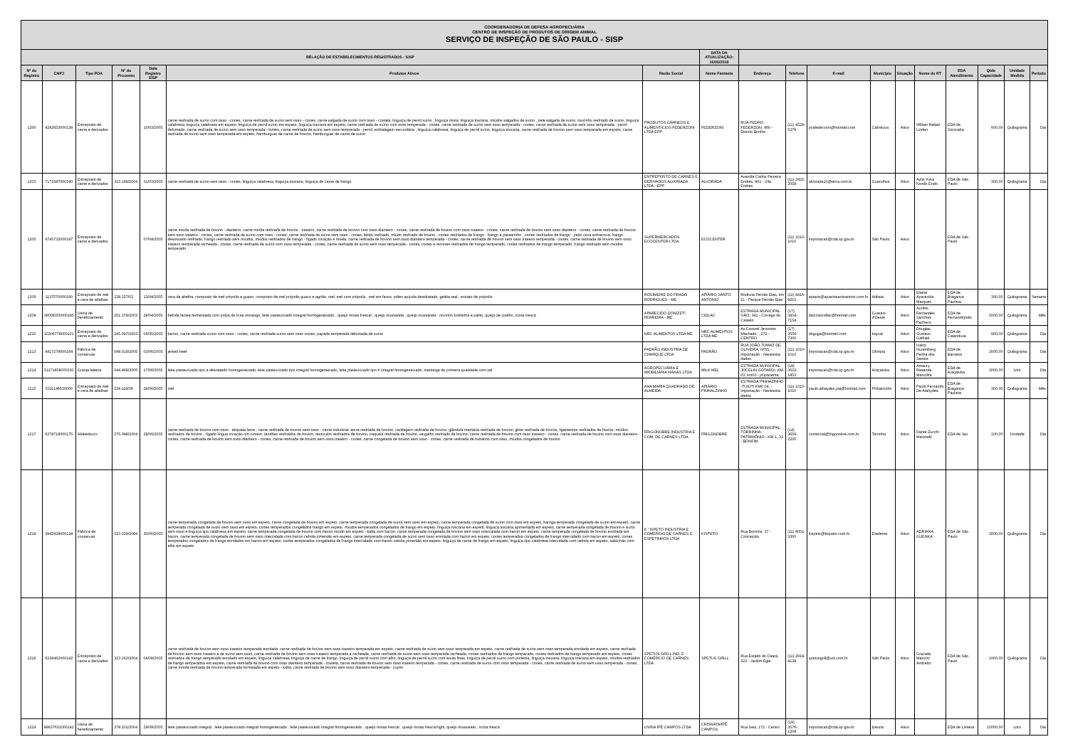| COORDENADORIA DE DEFESA AGROPECUÁRIA CENTRO DE INSPEÇÃO DE PRODUTOS DE ORIGEM ANIMAL SERVIÇO DE INSPEÇÃO DE SÃO PAULO - SISP | | | | | | | | | | | | | | | | | |
| RELAÇÃO DE ESTABELECIMENTOS REGISTRADOS - SISP | | | | | | | DATA DA ATUALIZAÇÃO: 16/05/2018 | | | | | | | | | | |
| Nº do Registro | CNPJ | Tipo POA | Nº do Processo | Data Registro SISP | Produtos Ativos | Razão Social | Nome Fantasia | Endereço | Telefone | E-mail | Município | Situação | Nome do RT | EDA Atendimento | Qtde Capacidade | Unidade Medida | Período |
| 1200 | 4242653000138 | Entreposto de carne e derivados | | 10/03/2005 | carne resfriada de suíno com osso - cortes, carne resfriada de suíno sem osso - cortes, carne salgada de suíno com osso - costela, linguiça de pernil suíno , linguiça mista, linguiça toscana, miúdos salgados de suíno , pele salgada de suíno, toucinho resfriado de suíno, linguiça calabresa, linguiça calabresa em espeto, linguiça de pernil suíno em espeto, linguiça toscana em espeto, carne resfriada de suíno com osso temperada - cortes, carne resfriada de suíno sem osso temperada - cortes, carne resfriada de suíno sem osso temperada - pernil defumado, carne resfriada de suíno sem osso temperada - lombo, carne resfriada de suíno sem osso temperada - pernil, embalagem secundária , linguiça calabresa, linguiça de pernil suíno, linguiça toscana, carne resfriada de bovino sem osso temperada em espeto, carne resfriada de suíno sem osso temperada em espeto, hamburguer de carne de bovino, hamburguer de carne de suíno | PRODUTOS CÁRNEOS E ALIMENTÍCIOS FEDERZONI LTDA EPP | FEDERZONI | RUA PEDRO FEDERZON, 460 - Distrito Bonfim | (11) 4529-5379 | pcafederzoni@hotmail.com | Cabreúva | Ativo | Willian Rafael Linden | EDA de Sorocaba | 600,00 | Quilograma | Dia |
| 1203 | 7171587000140 | Entreposto de carne e derivados | 323.168/2004 | 31/03/2005 | carne resfriada de suíno sem osso - cortes, linguiça calabresa, linguiça toscana, linguiça de carne de frango | ENTREPOSTO DE CARNES E DERIVADOS ALVORADA LTDA - EPP | ALVORADA | Avenida Carlos Ferreira Endres, 901 - Vila Endres | (11) 2422-2058 | alvorada10@terra.com.br | Guarulhos | Ativo | Aylin Yuka Kondo Endo | EDA de São Paulo | 300,00 | Quilograma | Dia |
| 1205 | 6745732000197 | Entreposto de carne e derivados | | 07/04/2005 | carne moída resfriada de bovino - dianteiro, carne moída resfriada de bovino - traseiro, carne resfriada de bovino com osso dianteiro - cortes, carne resfriada de bovino com osso traseiro - cortes, carne resfriada de bovino sem osso dianteiro - cortes, carne resfriada de bovino sem osso traseiro - cortes, carne resfriada de suíno com osso - cortes, carne resfriada de suíno sem osso - cortes, leitão resfriado, miúdo resfriado de bovino , cortes resfriados de frango - frango a passarinho , cortes resfriados de frango - peito coxa sobrecoxa, frango desossado resfriado, frango resfriado sem miúdos, miúdos resfriados de frango - fígado coração e moela, carne resfriada de bovino sem osso dianteiro temperada - cortes, carne resfriada de bovino sem osso traseiro temperada - cortes, carne resfriada de bovino sem osso traseiro temperada recheada - cortes, carne resfriada de suíno com osso temperada - cortes, carne resfriada de suíno sem osso temperada - cortes, cortes e recortes resfriados de frango temperado, cortes resfriados de frango temperado, frango resfriado sem miúdos temperado | SUPERMERCADOS ECOCENTER LTDA. | ECOCENTER | | (11) 1010-1010 | importacao@cda.sp.gov.br | São Paulo | Ativo | | EDA de São Paulo | | | |
| 1206 | 1137570000190 | Entreposto de mel e cera de abelhas | 239.327/02 | 13/04/2005 | cera de abelha, composto de mel própolis e guaco, composto de mel própolis guaco e agrião, mel, mel com própolis , mel em favos, pólen apícola desidratado, geléia real , extrato de própolis | ROSIMEIRE DO PRADO RODRIGUES - ME | APIÁRIO SANTO ANTONIO | Rodovia Fernão Dias, km 51 - Parque Fernão Dias | (11) 4416-9202 | apiario@apiariosantoantnio.com.br | Atibaia | Ativo | Elaine Aparecida Marques | EDA de Bragança Paulista | 300,00 | Quilograma | Semana |
| 1208 | 39008305000185 | Usina de beneficiamento | 251.378/2003 | 28/04/2005 | bebida láctea fermentada com polpa de fruta morango, leite pasteurizado integral homogeneizado , queijo minas frescal , queijo mussarela , queijo mussarela - nozinho bolotinha e palito, queijo de coalho, ricota fresca | APARECIDO DONIZETI FERREIRA - ME | CIDLAC | ESTRADA MUNICIPAL GRO, 341 - Corrego do Castelo | (17) 3834-7154 | laticiniocidlac@hotmail.com | Guarani d'Oeste | Ativo | Aurélio Fernandes Sanches Pacheco | EDA de Fernandópolis | 5000,00 | Quilograma | Mês |
| 1210 | 10306779000121 | Entreposto de carne e derivados | 245.097/2003 | 06/05/2005 | bacon, carne resfriada suíno com osso - cortes, carne resfriada suíno sem osso cortes, papada temperada defumada de suíno | NRC ALIMENTOS LTDA ME | NRC ALIMENTOS LTDA ME | Av.Coronel Jeronimo Machado, , 272 - CENTRO | (17) 3556-7300 | doguga@hotmail.com | Irapuã | Ativo | Douglas Gustavo Galbiati | EDA de Catanduva | 600,00 | Quilograma | Dia |
| 1213 | 4417279000164 | Fábrica de conservas | 049.019/2005 | 03/06/2005 | jerked beef | PADRÃO INDUSTRIA DE CHARQUE LTDA | PADRÃO | RUA JOÃO TOMAZ DE OLIVEIRA, Nº55, - Importação - Necessita dados | (11) 1010-1010 | importacao@cda.sp.gov.br | Olímpia | Ativo | Izalco Nuremberg Penha dos Santos | EDA de Barretos | 2000,00 | Quilograma | Dia |
| 1214 | 51171858000230 | Granja leiteira | 044.868/2005 | 17/06/2005 | leite pasteurizado tipo a desnatado homogeneizado, leite pasteurizado tipo integral homogeneizado, leite pasteurizado tipo b integral homogeneizado, manteiga de primeira qualidade com sal | AGROPECUÁRIA E IMOBILIÁRIA HANAS LTDA | MILK MEL | ESTRADA MUNICIPAL JOCELIN GOTARDI, KM 03, km03 - jd ipanema | (18) 3622-1453 | importacao@cda.sp.gov.br | Araçatuba | Ativo | Amaury Resende Mancilha | EDA de Araçatuba | 3000,00 | Litro | Dia |
| 1215 | 5311146630000 | Entreposto de mel e cera de abelhas | 239.118/04 | 28/06/2005 | mel | ANA MARIA QUADRADO DE ALMEIDA | APIÁRIO PINHALZINHO | ESTRADA PINHAZINHO -TUIUTI KM0 04, - Importação - Necessita dados | (11) 1010-1010 | paulo.athaydes.pai@hotmail.com | Pinhalzinho | Ativo | Paulo Fernando De Atahydes | EDA de Bragança Paulista | 300,00 | Quilograma | Mês |
| 1217 | 6278719000175 | Abatedouro | 275.088/2004 | 28/06/2005 | carne resfriada de bovino com osso - etiqueta lacre , carne resfriada de bovino sem osso - carne industrial, aorta resfriada de bovino, cartilagem resfriada de bovino, glândula mamária resfriada de bovino, glote resfriada de bovino, ligamentos resfriados de bovino, miúdos resfriados de bovino - fígado língua coração rim rúmem, tendões resfriados de bovino, testículos resfriados de bovino, traquéia resfriada de bovino, vergalho resfriado de bovino, carne resfriada de bovino com osso traseiro - cortes, carne resfriada de bovino com osso dianteiro - cortes, carne resfriada de bovino sem osso dianteiro - cortes, carne resfriada de bovino sem osso traseiro - cortes, carne congelada de bovino sem osso - cortes, carne resfriada de bubalino com osso, miúdos congelados de bovino | FRIGONOBRE INDUSTRIA E COM. DE CARNES LTDA | FRIGONOBRE | ESTRADA MUNICIPAL TORRINHA-PATRIMÔNIO - KM 1, 33 - BONFIM | (14) 3656-2200 | comercial@frigonobre.com.br | Torrinha | Ativo | Dante Zucchi Martinelli | EDA de Jaú | 100,00 | Unidade | Dia |
| 1218 | 3942929000128 | Fábrica de conservas | 323.029/2004 | 30/06/2005 | carne temperada congelada de bovino sem osso em espeto, carne congelada de bovino em espeto, carne temperada congelada de suíno sem osso em espeto, carne temperada congelada de suíno com osso em espeto, barriga temperada congelada de suíno em espeto, carne temperada congelada de ovino sem osso em espeto, cortes temperados congelados frango em espeto, miúdos temperados congelados de frango em espeto, linguiça toscana em espeto, linguiça toscana apimentada em espeto, carne temperada congelada de bovino e suíno sem osso e linguiça tipo calabresa em espeto, carne temperada congelada de bovino com bacon moído em espeto - kafta com bacon, carne temperada congelada de bovino sem osso intercalada com bacon em espeto, carne temperada congelada de bovino enrolada em bacon, carne temperada congelada de bovino sem osso intercalada com bacon cebola pimentão em espeto, carne temperada congelada de suíno sem osso enrolada com bacon em espeto, cortes temperados congelados de frango intercalado com bacon em espeto, cortes temperados congelados de frango enrolados em bacon em espeto, cortes temperados congelados de frango intercalado com bacon cebola pimentão em espeto, linguiça de carne de frango em espeto, linguiça tipo calabresa intercalada com cebola em espeto, salsichão com alho em espeto | K ' ISPETO INDUSTRIA E COMERCIO DE CARNES E ESPETINHOS LTDA | KISPETO | Rua Bororós, 37 - Conceição | (11) 4051-3300 | kispeto@kispeto.com.br | Diadema | Ativo | ADRIANA GUENKA | EDA de São Paulo | 3000,00 | Quilograma | Dia |
| 1219 | 6239462000142 | Entreposto de carne e derivados | 323.162/2004 | 04/08/2005 | carne resfriada de bovino sem osso traseiro temperada enrolada, carne resfriada de bovino sem osso traseiro temperada em espeto, carne resfriada de suíno sem osso temperada em espeto, carne resfriada de suíno sem osso temperada enrolada em espeto, carne resfriada de bovino sem osso traseiro e de suíno sem osso, carne resfriada de bovino sem osso traseiro temperada e recheada, carne resfriada de suíno sem osso temperada recheada, cortes resfriados de frango temperado, cortes resfriados de frango temperado em espeto, cortes resfriados de frango temperado enrolado em espeto, linguiça calabresa, linguiça de carne de frango, linguiça de pernil suíno com alho, linguiça de pernil suíno com ervas finas, linguiça de pernil suíno com pimenta, linguiça toscana, linguiça toscana em espeto, miúdos resfriados de frango temperados em espeto, carne resfriada de bovino com osso dianteiro temperada - costela, carne resfriada de bovino sem osso traseiro temperada - cortes, carne resfriada de suíno com osso temperada - cortes, carne resfriada de suíno sem osso temperada - cortes, carne moída resfriada de bovino temperada formatada em espeto - kafta, carne resfriada de bovino sem osso dianteiro temperada - cupim | SPETUS GRILL IND. E COMÉRCIO DE CARNES LTDA | SPETUS GRILL | Rua Estado do Ceará, 322 - Jardim Egle | (11) 2918-8139 | spetusgrill@uol.com.br | São Paulo | Ativo | Graziela Mancini Andretto | EDA de São Paulo | 1000,00 | Quilograma | Dia |
| 1224 | 48637631000142 | Usina de beneficiamento | 278.101/2004 | 29/09/2005 | leite pasteurizado integral , leite pasteurizado integral homogeneizado , leite pasteurizado integral homogeneizado , queijo minas frescal , queijo minas frescal light, queijo mussarela , ricota fresca | USINA IPÊ CAMPOS LTDA | CRISNATA/IPÊ CAMPOS | Rua Seis, 172 - Centro | (19) 3576-1208 | importacao@cda.sp.gov.br | Ipeúna | Ativo | | EDA de Limeira | 10000,00 | Litro | Dia |